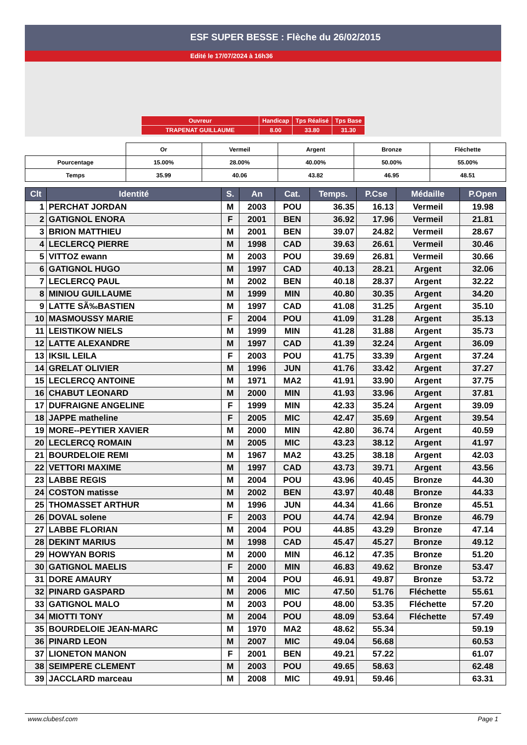ESF SUPER BESSE : Flèche du 26/02/2015
Edité le 17/07/2024 à 16h36
| Ouvreur | Handicap | Tps Réalisé | Tps Base |
| TRAPENAT GUILLAUME | 8.00 | 33.80 | 31.30 |
| | Or | Vermeil | Argent | Bronze | Fléchette |
| Pourcentage | 15.00% | 28.00% | 40.00% | 50.00% | 55.00% |
| Temps | 35.99 | 40.06 | 43.82 | 46.95 | 48.51 |
| Clt | Identité | S. | An | Cat. | Temps. | P.Cse | Médaille | P.Open |
| --- | --- | --- | --- | --- | --- | --- | --- | --- |
| 1 | PERCHAT JORDAN | M | 2003 | POU | 36.35 | 16.13 | Vermeil | 19.98 |
| 2 | GATIGNOL ENORA | F | 2001 | BEN | 36.92 | 17.96 | Vermeil | 21.81 |
| 3 | BRION MATTHIEU | M | 2001 | BEN | 39.07 | 24.82 | Vermeil | 28.67 |
| 4 | LECLERCQ PIERRE | M | 1998 | CAD | 39.63 | 26.61 | Vermeil | 30.46 |
| 5 | VITTOZ ewann | M | 2003 | POU | 39.69 | 26.81 | Vermeil | 30.66 |
| 6 | GATIGNOL HUGO | M | 1997 | CAD | 40.13 | 28.21 | Argent | 32.06 |
| 7 | LECLERCQ PAUL | M | 2002 | BEN | 40.18 | 28.37 | Argent | 32.22 |
| 8 | MINIOU GUILLAUME | M | 1999 | MIN | 40.80 | 30.35 | Argent | 34.20 |
| 9 | LATTE SÃ‰BASTIEN | M | 1997 | CAD | 41.08 | 31.25 | Argent | 35.10 |
| 10 | MASMOUSSY MARIE | F | 2004 | POU | 41.09 | 31.28 | Argent | 35.13 |
| 11 | LEISTIKOW NIELS | M | 1999 | MIN | 41.28 | 31.88 | Argent | 35.73 |
| 12 | LATTE ALEXANDRE | M | 1997 | CAD | 41.39 | 32.24 | Argent | 36.09 |
| 13 | IKSIL LEILA | F | 2003 | POU | 41.75 | 33.39 | Argent | 37.24 |
| 14 | GRELAT OLIVIER | M | 1996 | JUN | 41.76 | 33.42 | Argent | 37.27 |
| 15 | LECLERCQ ANTOINE | M | 1971 | MA2 | 41.91 | 33.90 | Argent | 37.75 |
| 16 | CHABUT LEONARD | M | 2000 | MIN | 41.93 | 33.96 | Argent | 37.81 |
| 17 | DUFRAIGNE ANGELINE | F | 1999 | MIN | 42.33 | 35.24 | Argent | 39.09 |
| 18 | JAPPE matheline | F | 2005 | MIC | 42.47 | 35.69 | Argent | 39.54 |
| 19 | MORE--PEYTIER XAVIER | M | 2000 | MIN | 42.80 | 36.74 | Argent | 40.59 |
| 20 | LECLERCQ ROMAIN | M | 2005 | MIC | 43.23 | 38.12 | Argent | 41.97 |
| 21 | BOURDELOIE REMI | M | 1967 | MA2 | 43.25 | 38.18 | Argent | 42.03 |
| 22 | VETTORI MAXIME | M | 1997 | CAD | 43.73 | 39.71 | Argent | 43.56 |
| 23 | LABBE REGIS | M | 2004 | POU | 43.96 | 40.45 | Bronze | 44.30 |
| 24 | COSTON matisse | M | 2002 | BEN | 43.97 | 40.48 | Bronze | 44.33 |
| 25 | THOMASSET ARTHUR | M | 1996 | JUN | 44.34 | 41.66 | Bronze | 45.51 |
| 26 | DOVAL solene | F | 2003 | POU | 44.74 | 42.94 | Bronze | 46.79 |
| 27 | LABBE FLORIAN | M | 2004 | POU | 44.85 | 43.29 | Bronze | 47.14 |
| 28 | DEKINT MARIUS | M | 1998 | CAD | 45.47 | 45.27 | Bronze | 49.12 |
| 29 | HOWYAN BORIS | M | 2000 | MIN | 46.12 | 47.35 | Bronze | 51.20 |
| 30 | GATIGNOL MAELIS | F | 2000 | MIN | 46.83 | 49.62 | Bronze | 53.47 |
| 31 | DORE AMAURY | M | 2004 | POU | 46.91 | 49.87 | Bronze | 53.72 |
| 32 | PINARD GASPARD | M | 2006 | MIC | 47.50 | 51.76 | Fléchette | 55.61 |
| 33 | GATIGNOL MALO | M | 2003 | POU | 48.00 | 53.35 | Fléchette | 57.20 |
| 34 | MIOTTI TONY | M | 2004 | POU | 48.09 | 53.64 | Fléchette | 57.49 |
| 35 | BOURDELOIE JEAN-MARC | M | 1970 | MA2 | 48.62 | 55.34 | | 59.19 |
| 36 | PINARD LEON | M | 2007 | MIC | 49.04 | 56.68 | | 60.53 |
| 37 | LIONETON MANON | F | 2001 | BEN | 49.21 | 57.22 | | 61.07 |
| 38 | SEIMPERE CLEMENT | M | 2003 | POU | 49.65 | 58.63 | | 62.48 |
| 39 | JACCLARD marceau | M | 2008 | MIC | 49.91 | 59.46 | | 63.31 |
www.clubesf.com Page 1